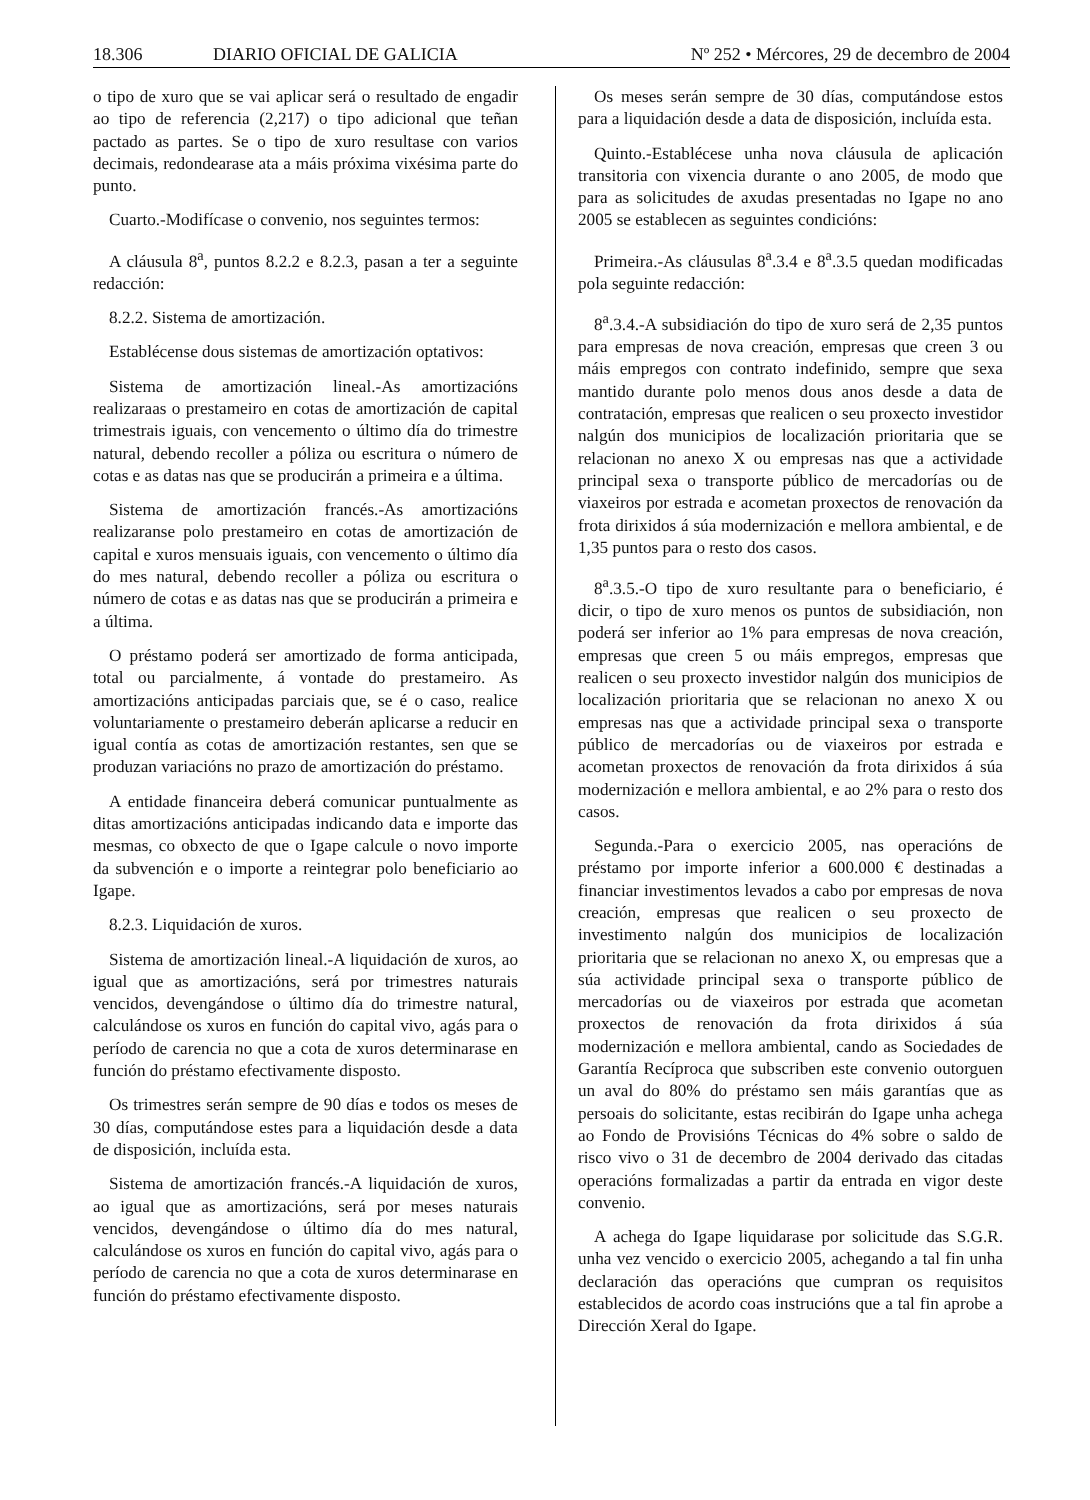18.306 DIARIO OFICIAL DE GALICIA Nº 252 • Mércores, 29 de decembro de 2004
o tipo de xuro que se vai aplicar será o resultado de engadir ao tipo de referencia (2,217) o tipo adicional que teñan pactado as partes. Se o tipo de xuro resultase con varios decimais, redondearase ata a máis próxima vixésima parte do punto.
Cuarto.-Modifícase o convenio, nos seguintes termos:
A cláusula 8<sup>a</sup>, puntos 8.2.2 e 8.2.3, pasan a ter a seguinte redacción:
8.2.2. Sistema de amortización.
Establécense dous sistemas de amortización optativos:
Sistema de amortización lineal.-As amortizacións realizaraas o prestameiro en cotas de amortización de capital trimestrais iguais, con vencemento o último día do trimestre natural, debendo recoller a póliza ou escritura o número de cotas e as datas nas que se producirán a primeira e a última.
Sistema de amortización francés.-As amortizacións realizaranse polo prestameiro en cotas de amortización de capital e xuros mensuais iguais, con vencemento o último día do mes natural, debendo recoller a póliza ou escritura o número de cotas e as datas nas que se producirán a primeira e a última.
O préstamo poderá ser amortizado de forma anticipada, total ou parcialmente, á vontade do prestameiro. As amortizacións anticipadas parciais que, se é o caso, realice voluntariamente o prestameiro deberán aplicarse a reducir en igual contía as cotas de amortización restantes, sen que se produzan variacións no prazo de amortización do préstamo.
A entidade financeira deberá comunicar puntualmente as ditas amortizacións anticipadas indicando data e importe das mesmas, co obxecto de que o Igape calcule o novo importe da subvención e o importe a reintegrar polo beneficiario ao Igape.
8.2.3. Liquidación de xuros.
Sistema de amortización lineal.-A liquidación de xuros, ao igual que as amortizacións, será por trimestres naturais vencidos, devengándose o último día do trimestre natural, calculándose os xuros en función do capital vivo, agás para o período de carencia no que a cota de xuros determinarase en función do préstamo efectivamente disposto.
Os trimestres serán sempre de 90 días e todos os meses de 30 días, computándose estes para a liquidación desde a data de disposición, incluída esta.
Sistema de amortización francés.-A liquidación de xuros, ao igual que as amortizacións, será por meses naturais vencidos, devengándose o último día do mes natural, calculándose os xuros en función do capital vivo, agás para o período de carencia no que a cota de xuros determinarase en función do préstamo efectivamente disposto.
Os meses serán sempre de 30 días, computándose estos para a liquidación desde a data de disposición, incluída esta.
Quinto.-Establécese unha nova cláusula de aplicación transitoria con vixencia durante o ano 2005, de modo que para as solicitudes de axudas presentadas no Igape no ano 2005 se establecen as seguintes condicións:
Primeira.-As cláusulas 8<sup>a</sup>.3.4 e 8<sup>a</sup>.3.5 quedan modificadas pola seguinte redacción:
8<sup>a</sup>.3.4.-A subsidiación do tipo de xuro será de 2,35 puntos para empresas de nova creación, empresas que creen 3 ou máis empregos con contrato indefinido, sempre que sexa mantido durante polo menos dous anos desde a data de contratación, empresas que realicen o seu proxecto investidor nalgún dos municipios de localización prioritaria que se relacionan no anexo X ou empresas nas que a actividade principal sexa o transporte público de mercadorías ou de viaxeiros por estrada e acometan proxectos de renovación da frota dirixidos á súa modernización e mellora ambiental, e de 1,35 puntos para o resto dos casos.
8<sup>a</sup>.3.5.-O tipo de xuro resultante para o beneficiario, é dicir, o tipo de xuro menos os puntos de subsidiación, non poderá ser inferior ao 1% para empresas de nova creación, empresas que creen 5 ou máis empregos, empresas que realicen o seu proxecto investidor nalgún dos municipios de localización prioritaria que se relacionan no anexo X ou empresas nas que a actividade principal sexa o transporte público de mercadorías ou de viaxeiros por estrada e acometan proxectos de renovación da frota dirixidos á súa modernización e mellora ambiental, e ao 2% para o resto dos casos.
Segunda.-Para o exercicio 2005, nas operacións de préstamo por importe inferior a 600.000 € destinadas a financiar investimentos levados a cabo por empresas de nova creación, empresas que realicen o seu proxecto de investimento nalgún dos municipios de localización prioritaria que se relacionan no anexo X, ou empresas que a súa actividade principal sexa o transporte público de mercadorías ou de viaxeiros por estrada que acometan proxectos de renovación da frota dirixidos á súa modernización e mellora ambiental, cando as Sociedades de Garantía Recíproca que subscriben este convenio outorguen un aval do 80% do préstamo sen máis garantías que as persoais do solicitante, estas recibirán do Igape unha achega ao Fondo de Provisións Técnicas do 4% sobre o saldo de risco vivo o 31 de decembro de 2004 derivado das citadas operacións formalizadas a partir da entrada en vigor deste convenio.
A achega do Igape liquidarase por solicitude das S.G.R. unha vez vencido o exercicio 2005, achegando a tal fin unha declaración das operacións que cumpran os requisitos establecidos de acordo coas instrucións que a tal fin aprobe a Dirección Xeral do Igape.